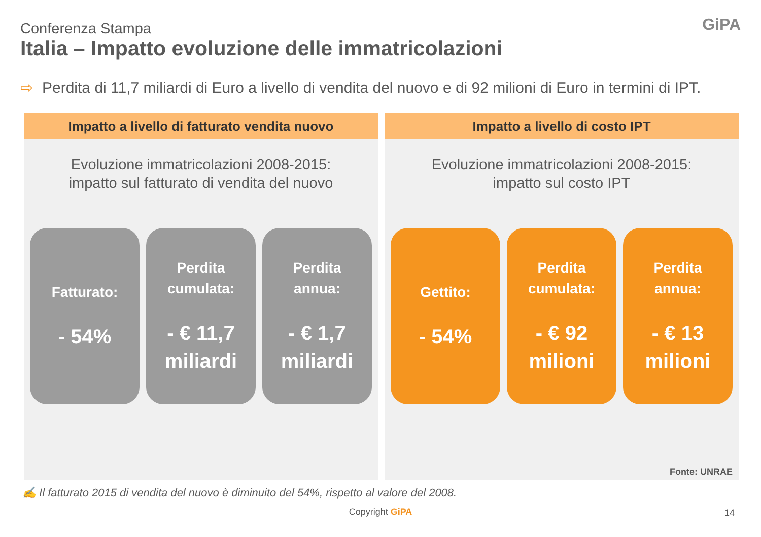Conferenza Stampa
Italia – Impatto evoluzione delle immatricolazioni
GiPA
⇨ Perdita di 11,7 miliardi di Euro a livello di vendita del nuovo e di 92 milioni di Euro in termini di IPT.
Impatto a livello di fatturato vendita nuovo
Evoluzione immatricolazioni 2008-2015:
impatto sul fatturato di vendita del nuovo
Fatturato:
- 54%
Perdita
cumulata:
- € 11,7
miliardi
Perdita
annua:
- € 1,7
miliardi
Impatto a livello di costo IPT
Evoluzione immatricolazioni 2008-2015:
impatto sul costo IPT
Gettito:
- 54%
Perdita
cumulata:
- € 92
milioni
Perdita
annua:
- € 13
milioni
Fonte: UNRAE
✍ Il fatturato 2015 di vendita del nuovo è diminuito del 54%, rispetto al valore del 2008.
Copyright GiPA 14